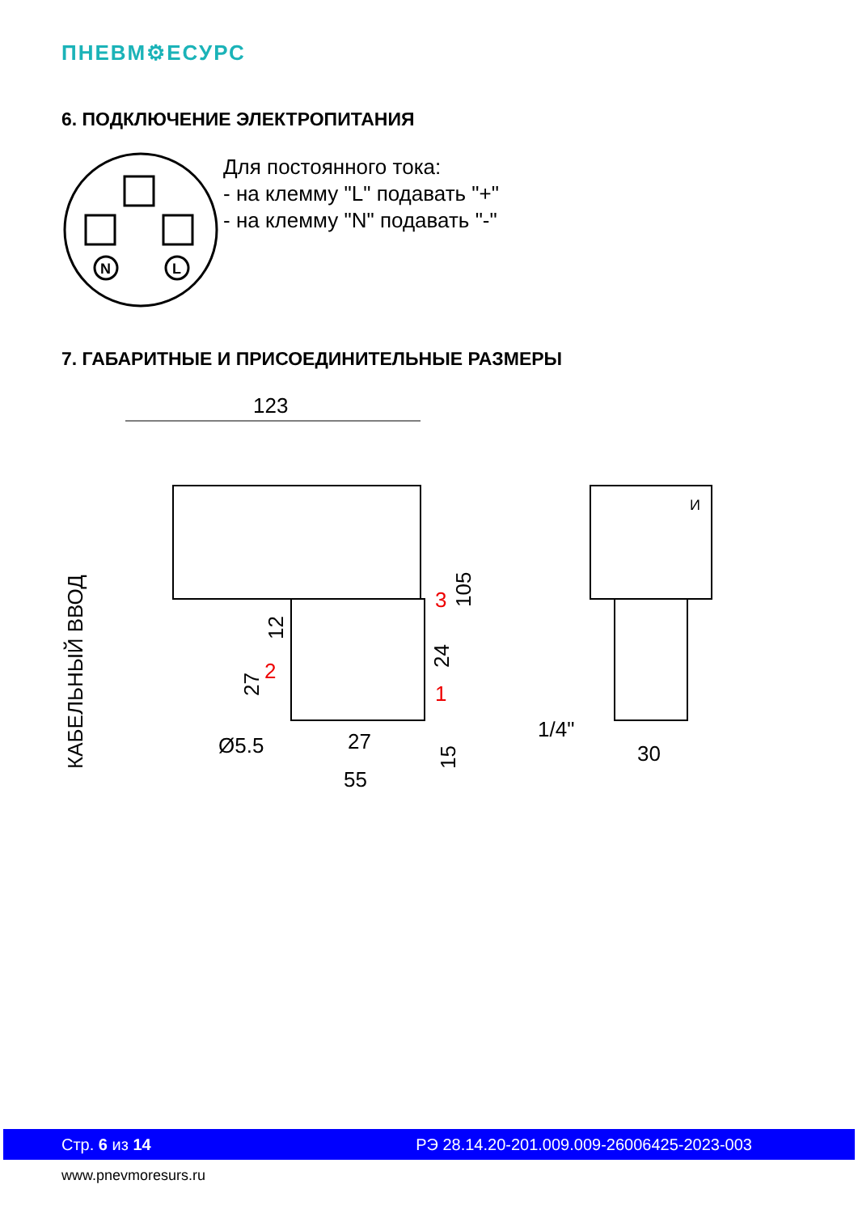ПНЕВМ⚙ЕСУРС
6. ПОДКЛЮЧЕНИЕ ЭЛЕКТРОПИТАНИЯ
N
L
Для постоянного тока:
- на клемму "L" подавать "+"
- на клемму "N" подавать "-"
7. ГАБАРИТНЫЕ И ПРИСОЕДИНИТЕЛЬНЫЕ РАЗМЕРЫ
123
105
12
24
27
3
2
1
Ø5.5
27
55
15
1/4"
30
КАБЕЛЬНЫЙ ВВОД
И
Стр. 6 из 14 РЭ 28.14.20-201.009.009-26006425-2023-003
www.pnevmoresurs.ru